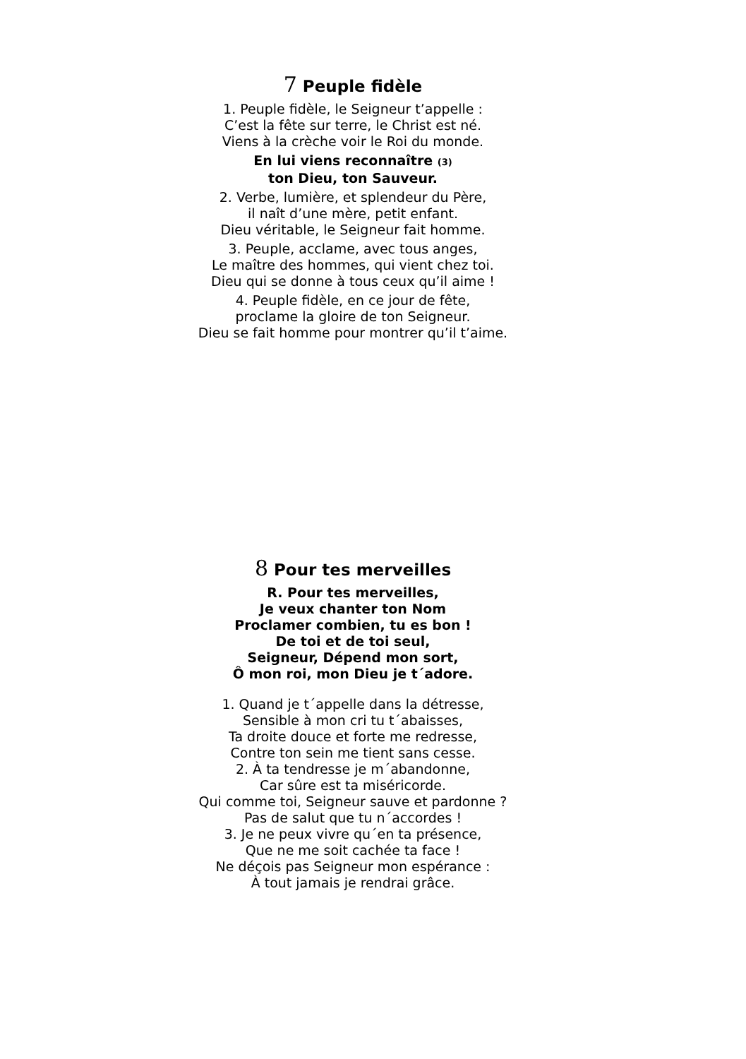7 Peuple fidèle
1. Peuple fidèle, le Seigneur t’appelle :
C’est la fête sur terre, le Christ est né.
Viens à la crèche voir le Roi du monde.
En lui viens reconnaître (3)
ton Dieu, ton Sauveur.
2. Verbe, lumière, et splendeur du Père,
il naît d’une mère, petit enfant.
Dieu véritable, le Seigneur fait homme.
3. Peuple, acclame, avec tous anges,
Le maître des hommes, qui vient chez toi.
Dieu qui se donne à tous ceux qu’il aime !
4. Peuple fidèle, en ce jour de fête,
proclame la gloire de ton Seigneur.
Dieu se fait homme pour montrer qu’il t’aime.
8 Pour tes merveilles
R. Pour tes merveilles,
Je veux chanter ton Nom
Proclamer combien, tu es bon !
De toi et de toi seul,
Seigneur, Dépend mon sort,
Ô mon roi, mon Dieu je t´adore.
1. Quand je t´appelle dans la détresse,
Sensible à mon cri tu t´abaisses,
Ta droite douce et forte me redresse,
Contre ton sein me tient sans cesse.
2. À ta tendresse je m´abandonne,
Car sûre est ta miséricorde.
Qui comme toi, Seigneur sauve et pardonne ?
Pas de salut que tu n´accordes !
3. Je ne peux vivre qu´en ta présence,
Que ne me soit cachée ta face !
Ne déçois pas Seigneur mon espérance :
À tout jamais je rendrai grâce.